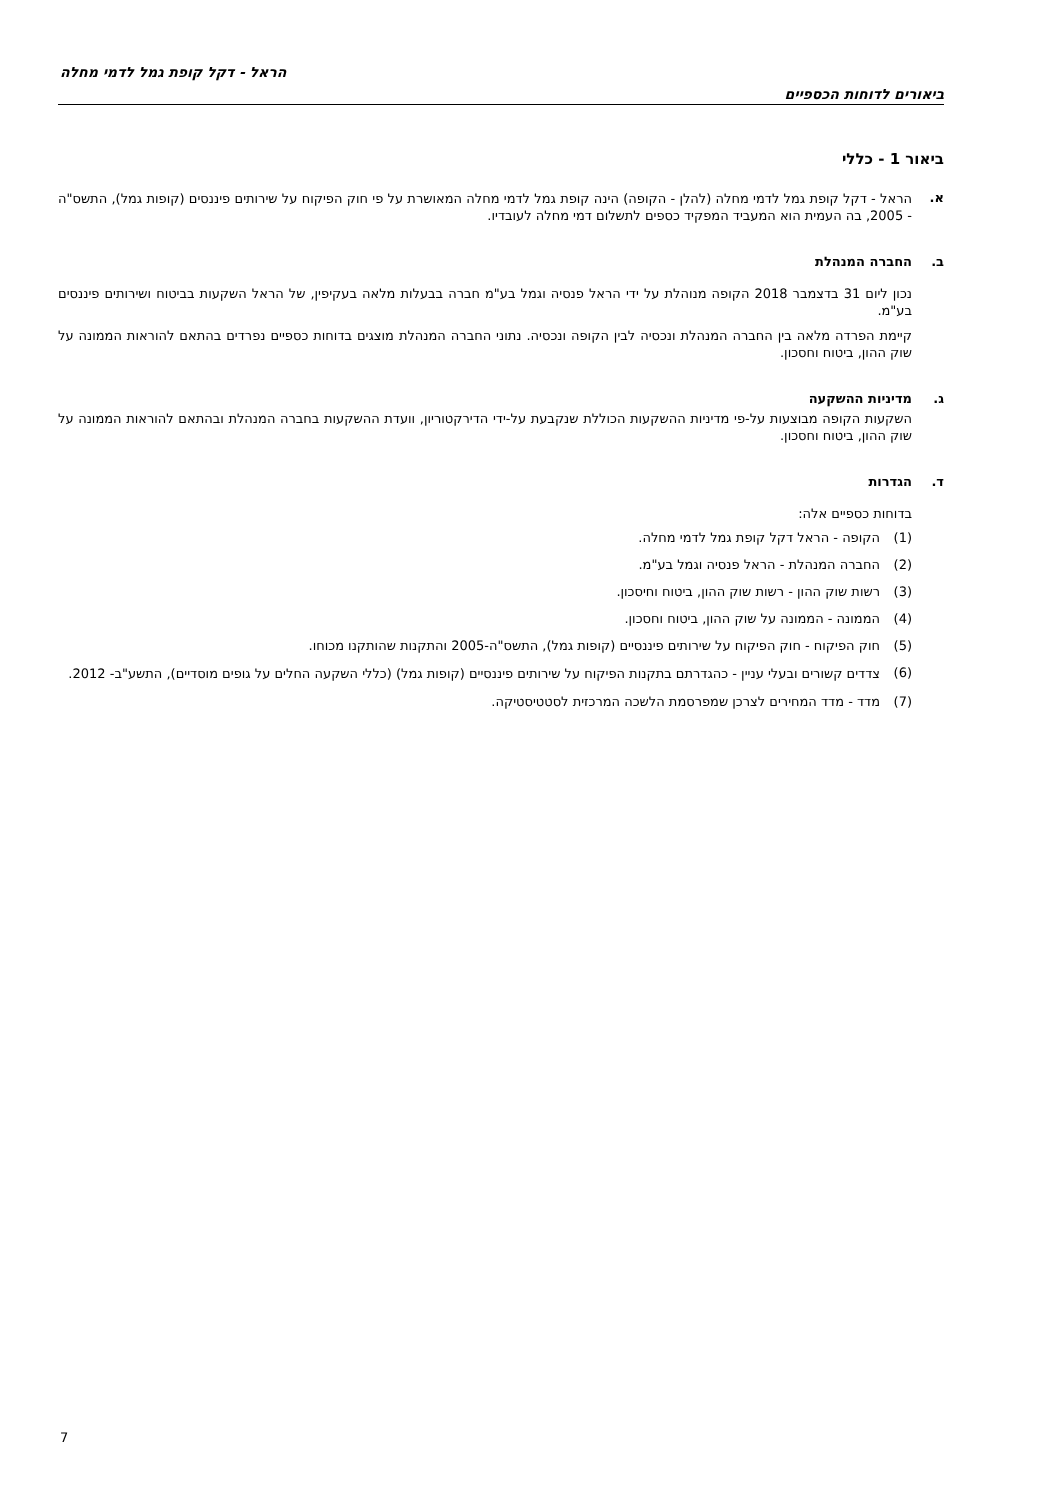הראל - דקל קופת גמל לדמי מחלה
ביאורים לדוחות הכספיים
ביאור 1 - כללי
א. הראל - דקל קופת גמל לדמי מחלה (להלן - הקופה) הינה קופת גמל לדמי מחלה המאושרת על פי חוק הפיקוח על שירותים פיננסים (קופות גמל), התשס"ה - 2005, בה העמית הוא המעביד המפקיד כספים לתשלום דמי מחלה לעובדיו.
ב. החברה המנהלת
נכון ליום 31 בדצמבר 2018 הקופה מנוהלת על ידי הראל פנסיה וגמל בע"מ חברה בבעלות מלאה בעקיפין, של הראל השקעות בביטוח ושירותים פיננסים בע"מ.
קיימת הפרדה מלאה בין החברה המנהלת ונכסיה לבין הקופה ונכסיה. נתוני החברה המנהלת מוצגים בדוחות כספיים נפרדים בהתאם להוראות הממונה על שוק ההון, ביטוח וחסכון.
ג. מדיניות ההשקעה
השקעות הקופה מבוצעות על-פי מדיניות ההשקעות הכוללת שנקבעת על-ידי הדירקטוריון, וועדת ההשקעות בחברה המנהלת ובהתאם להוראות הממונה על שוק ההון, ביטוח וחסכון.
ד. הגדרות
בדוחות כספיים אלה:
(1) הקופה - הראל דקל קופת גמל לדמי מחלה.
(2) החברה המנהלת - הראל פנסיה וגמל בע"מ.
(3) רשות שוק ההון - רשות שוק ההון, ביטוח וחיסכון.
(4) הממונה - הממונה על שוק ההון, ביטוח וחסכון.
(5) חוק הפיקוח - חוק הפיקוח על שירותים פיננסיים (קופות גמל), התשס"ה-2005 והתקנות שהותקנו מכוחו.
(6) צדדים קשורים ובעלי עניין - כהגדרתם בתקנות הפיקוח על שירותים פיננסיים (קופות גמל) (כללי השקעה החלים על גופים מוסדיים), התשע"ב- 2012.
(7) מדד - מדד המחירים לצרכן שמפרסמת הלשכה המרכזית לסטטיסטיקה.
7